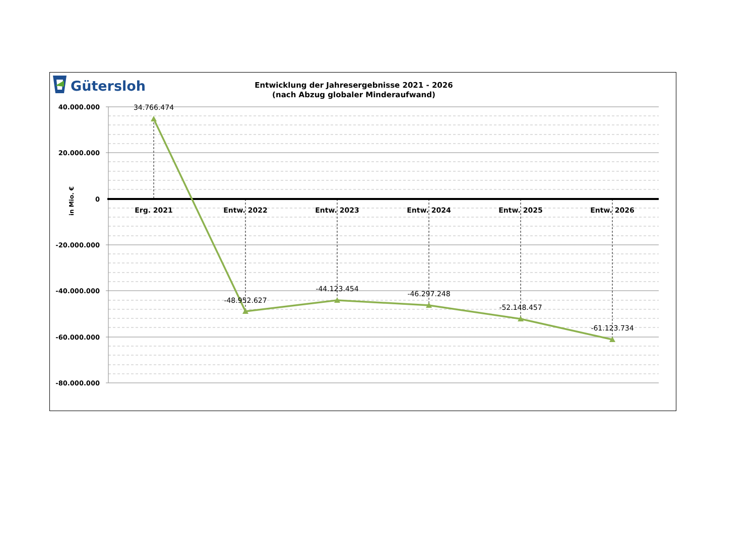Gütersloh
Entwicklung der Jahresergebnisse 2021 - 2026
(nach Abzug globaler Minderaufwand)
40.000.000
20.000.000
0
-20.000.000
-40.000.000
-60.000.000
-80.000.000
in Mio. €
Erg. 2021
Entw. 2022
Entw. 2023
Entw. 2024
Entw. 2025
Entw. 2026
34.766.474
-48.952.627
-44.123.454
-46.297.248
-52.148.457
-61.123.734